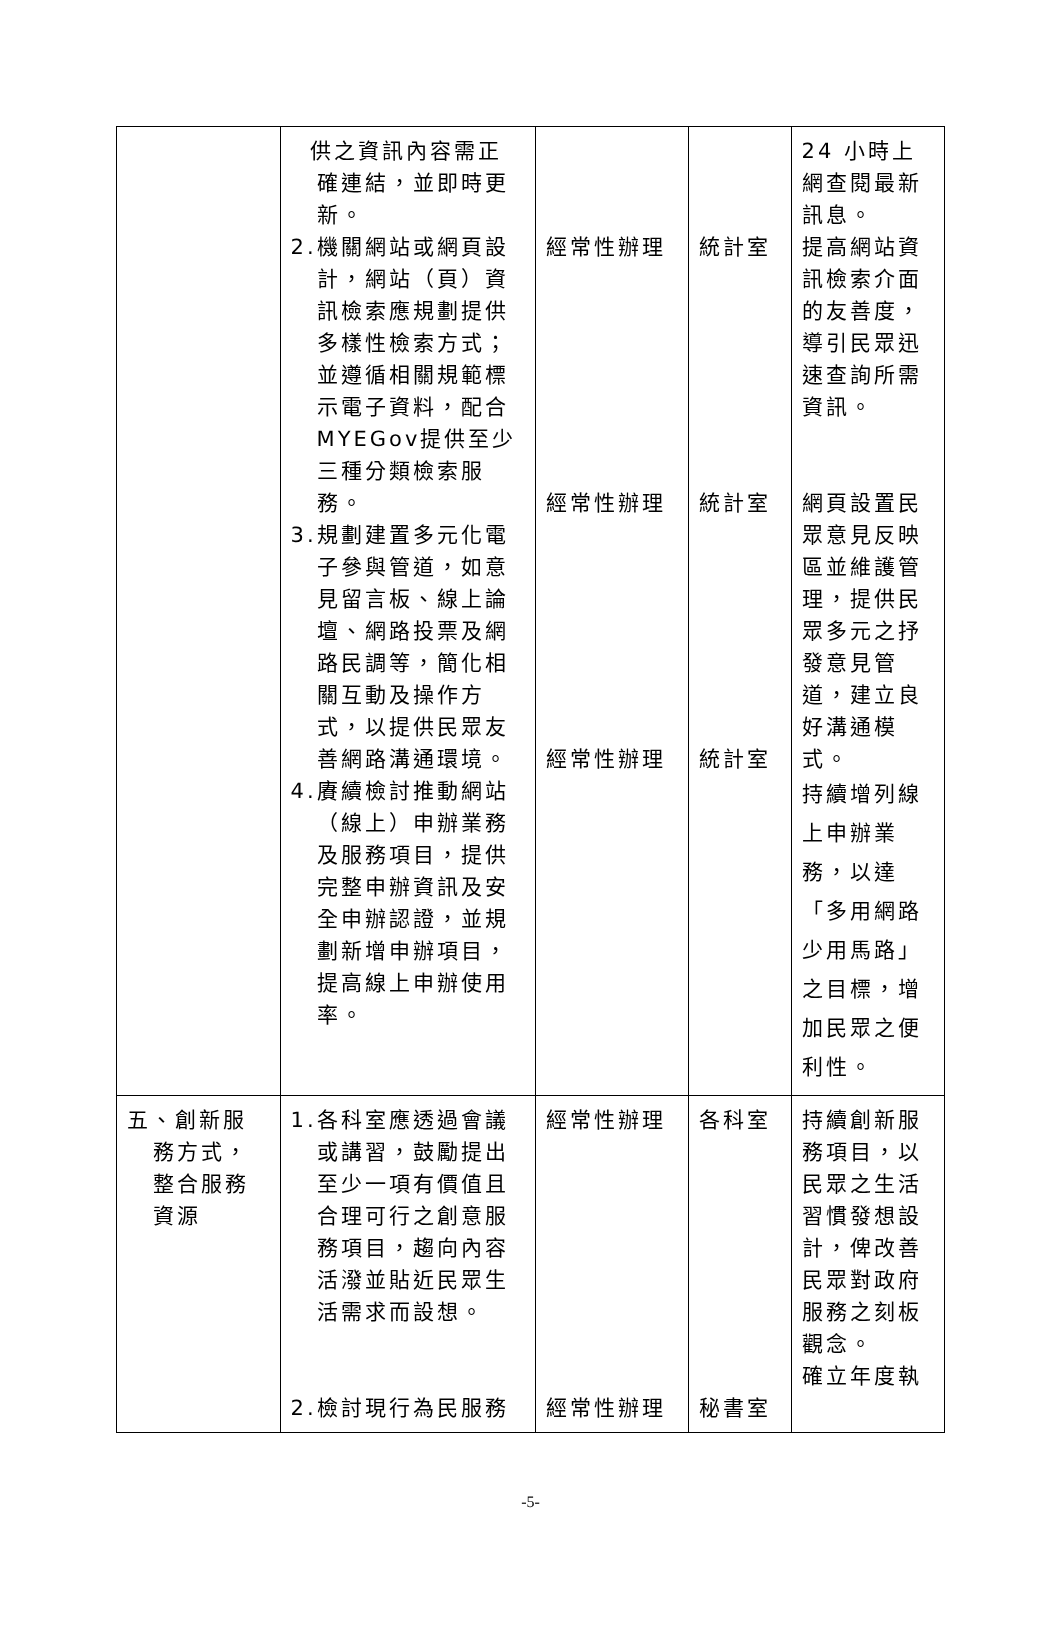| | 供之資訊內容需正確連結，並即時更新。 2.機關網站或網頁設計，網站（頁）資訊檢索應規劃提供多樣性檢索方式；並遵循相關規範標示電子資料，配合MYEGov提供至少三種分類檢索服務。 3.規劃建置多元化電子參與管道，如意見留言板、線上論壇、網路投票及網路民調等，簡化相關互動及操作方式，以提供民眾友善網路溝通環境。 4.賡續檢討推動網站（線上）申辦業務及服務項目，提供完整申辦資訊及安全申辦認證，並規劃新增申辦項目，提高線上申辦使用率。 | 經常性辦理 經常性辦理 經常性辦理 | 統計室 統計室 統計室 | 24 小時上網查閱最新訊息。 提高網站資訊檢索介面的友善度，導引民眾迅速查詢所需資訊。 網頁設置民眾意見反映區並維護管理，提供民眾多元之抒發意見管道，建立良好溝通模式。 持續增列線上申辦業務，以達「多用網路少用馬路」之目標，增加民眾之便利性。 |
| 五、創新服務方式，整合服務資源 | 1.各科室應透過會議或講習，鼓勵提出至少一項有價值且合理可行之創意服務項目，趨向內容活潑並貼近民眾生活需求而設想。 2.檢討現行為民服務 | 經常性辦理 經常性辦理 | 各科室 秘書室 | 持續創新服務項目，以民眾之生活習慣發想設計，俾改善民眾對政府服務之刻板觀念。 確立年度執 |
-5-